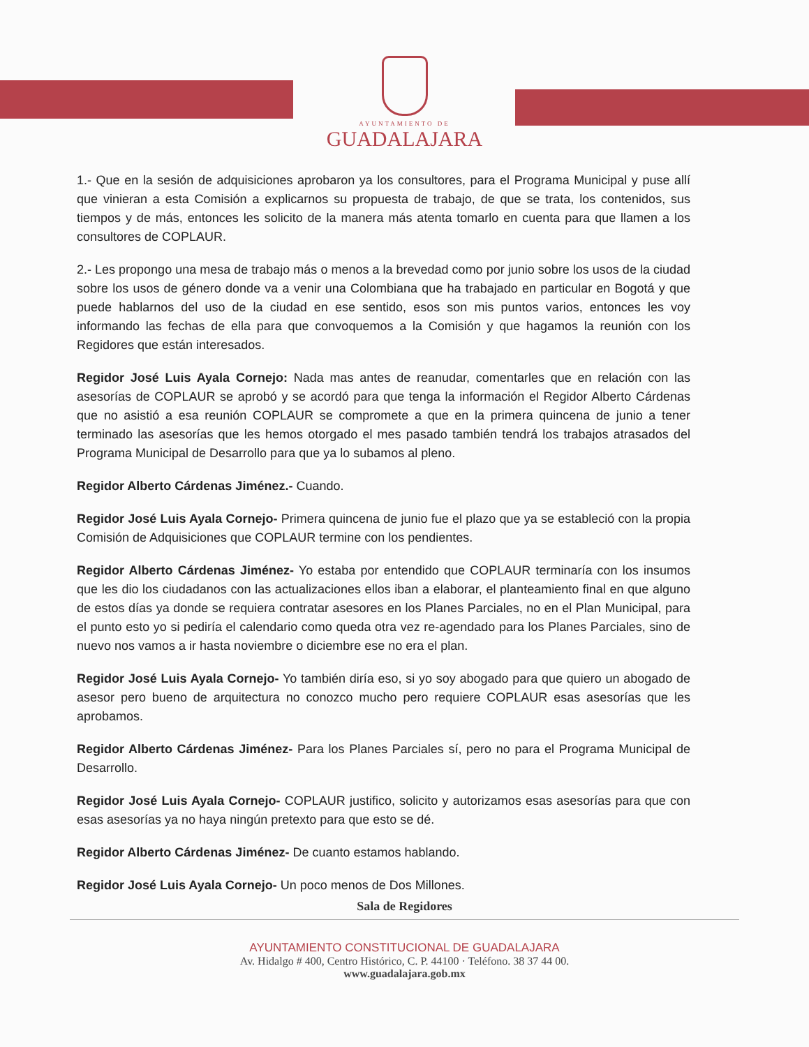AYUNTAMIENTO DE
GUADALAJARA
1.- Que en la sesión de adquisiciones aprobaron ya los consultores, para el Programa Municipal y puse allí que vinieran a esta Comisión a explicarnos su propuesta de trabajo, de que se trata, los contenidos, sus tiempos y de más, entonces les solicito de la manera más atenta tomarlo en cuenta para que llamen a los consultores de COPLAUR.
2.- Les propongo una mesa de trabajo más o menos a la brevedad como por junio sobre los usos de la ciudad sobre los usos de género donde va a venir una Colombiana que ha trabajado en particular en Bogotá y que puede hablarnos del uso de la ciudad en ese sentido, esos son mis puntos varios, entonces les voy informando las fechas de ella para que convoquemos a la Comisión y que hagamos la reunión con los Regidores que están interesados.
Regidor José Luis Ayala Cornejo: Nada mas antes de reanudar, comentarles que en relación con las asesorías de COPLAUR se aprobó y se acordó para que tenga la información el Regidor Alberto Cárdenas que no asistió a esa reunión COPLAUR se compromete a que en la primera quincena de junio a tener terminado las asesorías que les hemos otorgado el mes pasado también tendrá los trabajos atrasados del Programa Municipal de Desarrollo para que ya lo subamos al pleno.
Regidor Alberto Cárdenas Jiménez.- Cuando.
Regidor José Luis Ayala Cornejo- Primera quincena de junio fue el plazo que ya se estableció con la propia Comisión de Adquisiciones que COPLAUR termine con los pendientes.
Regidor Alberto Cárdenas Jiménez- Yo estaba por entendido que COPLAUR terminaría con los insumos que les dio los ciudadanos con las actualizaciones ellos iban a elaborar, el planteamiento final en que alguno de estos días ya donde se requiera contratar asesores en los Planes Parciales, no en el Plan Municipal, para el punto esto yo si pediría el calendario como queda otra vez re-agendado para los Planes Parciales, sino de nuevo nos vamos a ir hasta noviembre o diciembre ese no era el plan.
Regidor José Luis Ayala Cornejo- Yo también diría eso, si yo soy abogado para que quiero un abogado de asesor pero bueno de arquitectura no conozco mucho pero requiere COPLAUR esas asesorías que les aprobamos.
Regidor Alberto Cárdenas Jiménez- Para los Planes Parciales sí, pero no para el Programa Municipal de Desarrollo.
Regidor José Luis Ayala Cornejo- COPLAUR justifico, solicito y autorizamos esas asesorías para que con esas asesorías ya no haya ningún pretexto para que esto se dé.
Regidor Alberto Cárdenas Jiménez- De cuanto estamos hablando.
Regidor José Luis Ayala Cornejo- Un poco menos de Dos Millones.
Sala de Regidores
AYUNTAMIENTO CONSTITUCIONAL DE GUADALAJARA
Av. Hidalgo # 400, Centro Histórico, C. P. 44100 · Teléfono. 38 37 44 00.
www.guadalajara.gob.mx